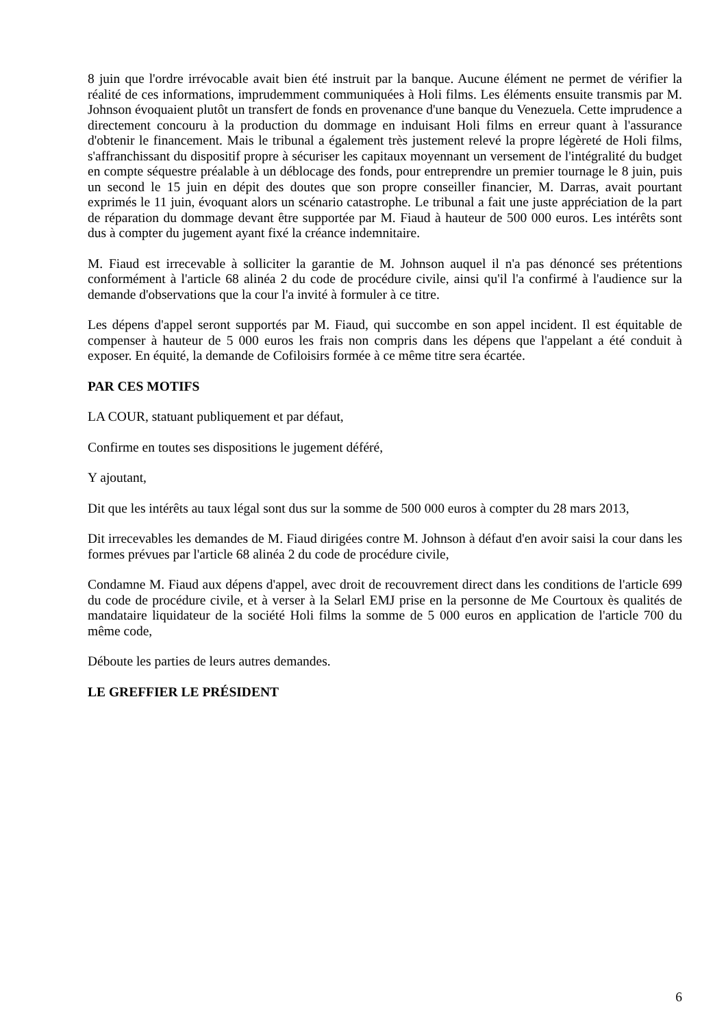8 juin que l'ordre irrévocable avait bien été instruit par la banque. Aucune élément ne permet de vérifier la réalité de ces informations, imprudemment communiquées à Holi films. Les éléments ensuite transmis par M. Johnson évoquaient plutôt un transfert de fonds en provenance d'une banque du Venezuela. Cette imprudence a directement concouru à la production du dommage en induisant Holi films en erreur quant à l'assurance d'obtenir le financement. Mais le tribunal a également très justement relevé la propre légèreté de Holi films, s'affranchissant du dispositif propre à sécuriser les capitaux moyennant un versement de l'intégralité du budget en compte séquestre préalable à un déblocage des fonds, pour entreprendre un premier tournage le 8 juin, puis un second le 15 juin en dépit des doutes que son propre conseiller financier, M. Darras, avait pourtant exprimés le 11 juin, évoquant alors un scénario catastrophe. Le tribunal a fait une juste appréciation de la part de réparation du dommage devant être supportée par M. Fiaud à hauteur de 500 000 euros. Les intérêts sont dus à compter du jugement ayant fixé la créance indemnitaire.
M. Fiaud est irrecevable à solliciter la garantie de M. Johnson auquel il n'a pas dénoncé ses prétentions conformément à l'article 68 alinéa 2 du code de procédure civile, ainsi qu'il l'a confirmé à l'audience sur la demande d'observations que la cour l'a invité à formuler à ce titre.
Les dépens d'appel seront supportés par M. Fiaud, qui succombe en son appel incident. Il est équitable de compenser à hauteur de 5 000 euros les frais non compris dans les dépens que l'appelant a été conduit à exposer. En équité, la demande de Cofiloisirs formée à ce même titre sera écartée.
PAR CES MOTIFS
LA COUR, statuant publiquement et par défaut,
Confirme en toutes ses dispositions le jugement déféré,
Y ajoutant,
Dit que les intérêts au taux légal sont dus sur la somme de 500 000 euros à compter du 28 mars 2013,
Dit irrecevables les demandes de M. Fiaud dirigées contre M. Johnson à défaut d'en avoir saisi la cour dans les formes prévues par l'article 68 alinéa 2 du code de procédure civile,
Condamne M. Fiaud aux dépens d'appel, avec droit de recouvrement direct dans les conditions de l'article 699 du code de procédure civile, et à verser à la Selarl EMJ prise en la personne de Me Courtoux ès qualités de mandataire liquidateur de la société Holi films la somme de 5 000 euros en application de l'article 700 du même code,
Déboute les parties de leurs autres demandes.
LE GREFFIER LE PRÉSIDENT
6